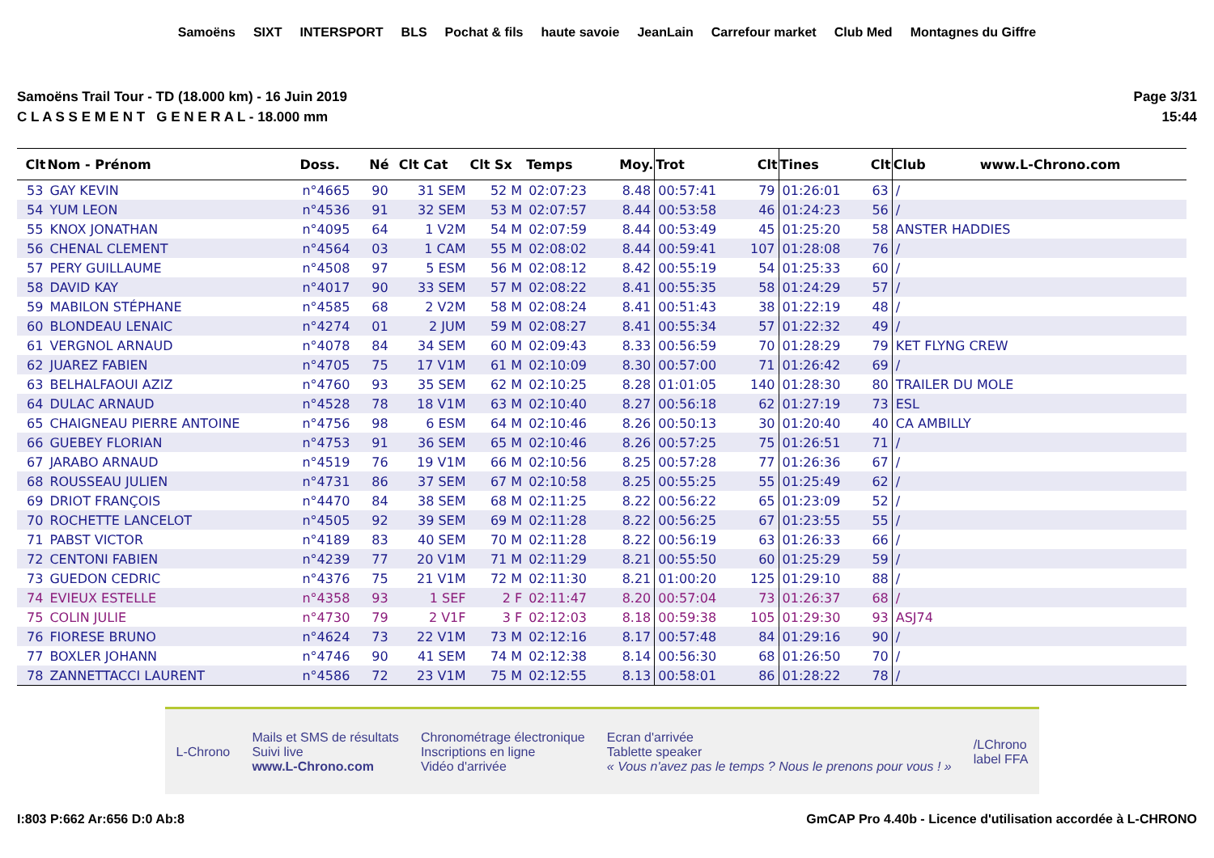Samoëns SIXT INTERSPORT BLS Pochat & fils haute savoie JeanLain Carrefour market Club Med Montagnes du Giffre
Samoëns Trail Tour - TD (18.000 km) - 16 Juin 2019
C L A S S E M E N T G E N E R A L - 18.000 mm
Page 3/31
15:44
| Clt | Nom - Prénom | Doss. | Né | Clt Cat | Clt Sx | Temps | Moy. | Trot | Clt | Tines | Clt | Club www.L-Chrono.com |
| --- | --- | --- | --- | --- | --- | --- | --- | --- | --- | --- | --- | --- |
| 53 | GAY KEVIN | n°4665 | 90 | 31 SEM | 52 M | 02:07:23 | 8.48 | 00:57:41 | 79 | 01:26:01 | 63 | / |
| 54 | YUM LEON | n°4536 | 91 | 32 SEM | 53 M | 02:07:57 | 8.44 | 00:53:58 | 46 | 01:24:23 | 56 | / |
| 55 | KNOX JONATHAN | n°4095 | 64 | 1 V2M | 54 M | 02:07:59 | 8.44 | 00:53:49 | 45 | 01:25:20 | 58 | ANSTER HADDIES |
| 56 | CHENAL CLEMENT | n°4564 | 03 | 1 CAM | 55 M | 02:08:02 | 8.44 | 00:59:41 | 107 | 01:28:08 | 76 | / |
| 57 | PERY GUILLAUME | n°4508 | 97 | 5 ESM | 56 M | 02:08:12 | 8.42 | 00:55:19 | 54 | 01:25:33 | 60 | / |
| 58 | DAVID KAY | n°4017 | 90 | 33 SEM | 57 M | 02:08:22 | 8.41 | 00:55:35 | 58 | 01:24:29 | 57 | / |
| 59 | MABILON STÉPHANE | n°4585 | 68 | 2 V2M | 58 M | 02:08:24 | 8.41 | 00:51:43 | 38 | 01:22:19 | 48 | / |
| 60 | BLONDEAU LENAIC | n°4274 | 01 | 2 JUM | 59 M | 02:08:27 | 8.41 | 00:55:34 | 57 | 01:22:32 | 49 | / |
| 61 | VERGNOL ARNAUD | n°4078 | 84 | 34 SEM | 60 M | 02:09:43 | 8.33 | 00:56:59 | 70 | 01:28:29 | 79 | KET FLYNG CREW |
| 62 | JUAREZ FABIEN | n°4705 | 75 | 17 V1M | 61 M | 02:10:09 | 8.30 | 00:57:00 | 71 | 01:26:42 | 69 | / |
| 63 | BELHALFAOUI AZIZ | n°4760 | 93 | 35 SEM | 62 M | 02:10:25 | 8.28 | 01:01:05 | 140 | 01:28:30 | 80 | TRAILER DU MOLE |
| 64 | DULAC ARNAUD | n°4528 | 78 | 18 V1M | 63 M | 02:10:40 | 8.27 | 00:56:18 | 62 | 01:27:19 | 73 | ESL |
| 65 | CHAIGNEAU PIERRE ANTOINE | n°4756 | 98 | 6 ESM | 64 M | 02:10:46 | 8.26 | 00:50:13 | 30 | 01:20:40 | 40 | CA AMBILLY |
| 66 | GUEBEY FLORIAN | n°4753 | 91 | 36 SEM | 65 M | 02:10:46 | 8.26 | 00:57:25 | 75 | 01:26:51 | 71 | / |
| 67 | JARABO ARNAUD | n°4519 | 76 | 19 V1M | 66 M | 02:10:56 | 8.25 | 00:57:28 | 77 | 01:26:36 | 67 | / |
| 68 | ROUSSEAU JULIEN | n°4731 | 86 | 37 SEM | 67 M | 02:10:58 | 8.25 | 00:55:25 | 55 | 01:25:49 | 62 | / |
| 69 | DRIOT FRANÇOIS | n°4470 | 84 | 38 SEM | 68 M | 02:11:25 | 8.22 | 00:56:22 | 65 | 01:23:09 | 52 | / |
| 70 | ROCHETTE LANCELOT | n°4505 | 92 | 39 SEM | 69 M | 02:11:28 | 8.22 | 00:56:25 | 67 | 01:23:55 | 55 | / |
| 71 | PABST VICTOR | n°4189 | 83 | 40 SEM | 70 M | 02:11:28 | 8.22 | 00:56:19 | 63 | 01:26:33 | 66 | / |
| 72 | CENTONI FABIEN | n°4239 | 77 | 20 V1M | 71 M | 02:11:29 | 8.21 | 00:55:50 | 60 | 01:25:29 | 59 | / |
| 73 | GUEDON CEDRIC | n°4376 | 75 | 21 V1M | 72 M | 02:11:30 | 8.21 | 01:00:20 | 125 | 01:29:10 | 88 | / |
| 74 | EVIEUX ESTELLE | n°4358 | 93 | 1 SEF | 2 F | 02:11:47 | 8.20 | 00:57:04 | 73 | 01:26:37 | 68 | / |
| 75 | COLIN JULIE | n°4730 | 79 | 2 V1F | 3 F | 02:12:03 | 8.18 | 00:59:38 | 105 | 01:29:30 | 93 | ASJ74 |
| 76 | FIORESE BRUNO | n°4624 | 73 | 22 V1M | 73 M | 02:12:16 | 8.17 | 00:57:48 | 84 | 01:29:16 | 90 | / |
| 77 | BOXLER JOHANN | n°4746 | 90 | 41 SEM | 74 M | 02:12:38 | 8.14 | 00:56:30 | 68 | 01:26:50 | 70 | / |
| 78 | ZANNETTACCI LAURENT | n°4586 | 72 | 23 V1M | 75 M | 02:12:55 | 8.13 | 00:58:01 | 86 | 01:28:22 | 78 | / |
L-Chrono
Mails et SMS de résultats
Suivi live
www.L-Chrono.com
Chronométrage électronique
Inscriptions en ligne
Vidéo d'arrivée
Ecran d'arrivée
Tablette speaker
« Vous n'avez pas le temps ? Nous le prenons pour vous ! »
/LChrono
label FFA
I:803 P:662 Ar:656 D:0 Ab:8 GmCAP Pro 4.40b - Licence d'utilisation accordée à L-CHRONO